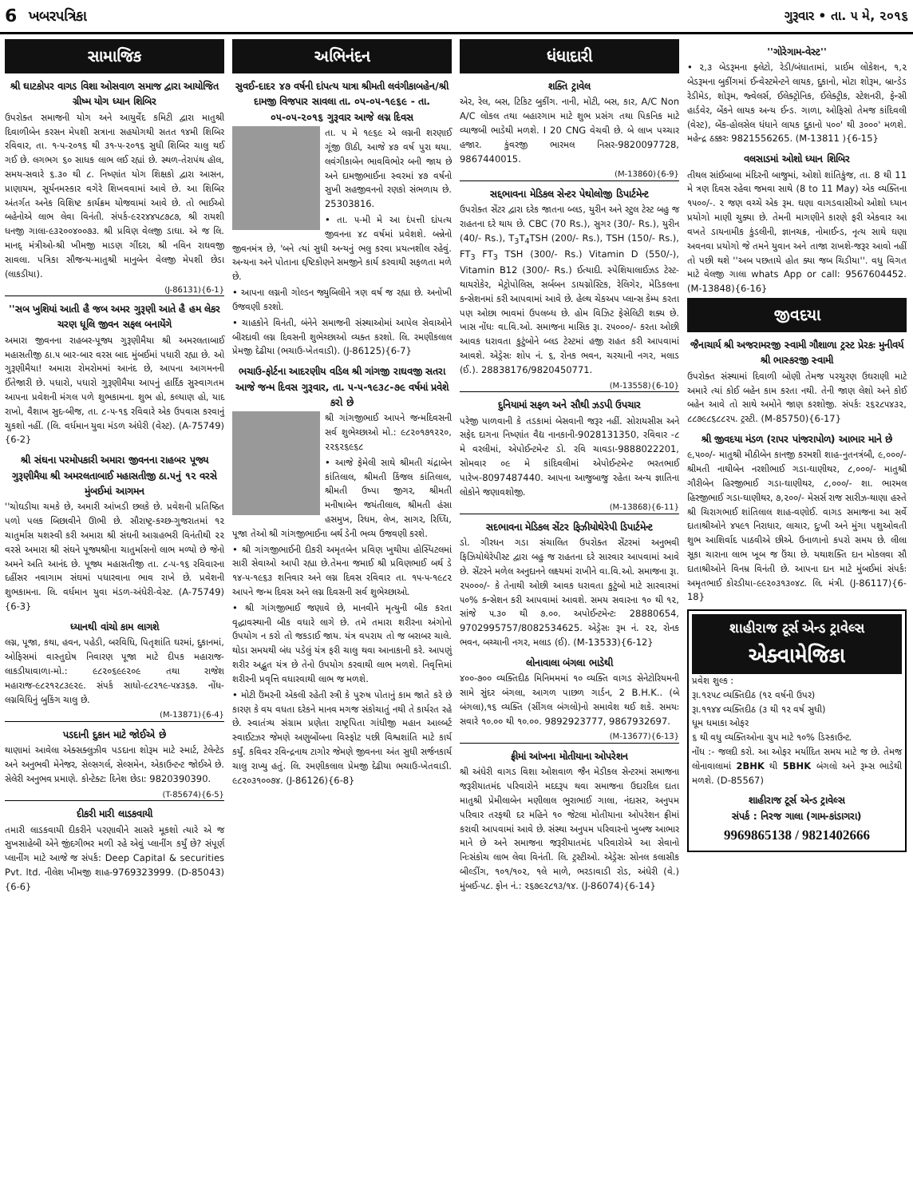6 ખબરપત્રિકા ગુરૂવાર • તા. ૫ મે, ૨૦૧૬
સામાજિક
શ્રી ઘાટકોપર વાગડ વિશા ઓસવાળ સમાજ દ્વારા આયોજિત ગ્રીષ્મ યોગ ધ્યાન શિબિર
ઉપરોક્ત સમાજની યોગ અને આયુર્વેદ કમિટી દ્વારા માતુશ્રી દિવાળીબેન કરસન મેપશી સત્રાના સહયોગથી સતત ૧૪મી શિબિર રવિવાર, તા. ૧-૫-૨૦૧૬ થી ૩૧-૫-૨૦૧૬ સુધી શિબિર ચાલુ થઈ ગઈ છે. લગભગ ૬૦ સાધક લાભ લઈ રહ્યાં છે. સ્થળ-તેરાપંથ હૉલ, સમય-સવારે ૬.૩૦ થી ૮. નિષ્ણાંત યોગ શિક્ષકો દ્વારા આસન, પ્રાણાયમ, સૂર્યનમસ્કાર વગેરે શિખવવામાં આવે છે. આ શિબિર અંતર્ગત અનેક વિશિષ્ટ કાર્યક્રમ યોજવામાં આવે છે. તો ભાઈઓ બહેનોએ લાભ લેવા વિનંતી. સંપર્ક-૯૨૨૪૪૫૮૭૮૭, શ્રી રાયશી ધનજી ગાલા-૯૩૨૦૦૪૦૦૭૩. શ્રી પ્રવિણ વેલજી ડાઘા. એ જ લિ. માનદ્ મંત્રીઓ-શ્રી ખીમજી માડણ ગીંદરા, શ્રી નવિન રાઘવજી સાવલા. પત્રિકા સૌજન્ય-માતુશ્રી માનુબેન વેલજી મેપશી છેડા (લાકડીયા).
(J-86131){6-1}
''સબ ખુશિયાં આતી હૈ જબ અમર ગુરૂણી આતે હૈ હમ લેકર ચરણ ધૂલિ જીવન સફલ બનાયેંગે
અમારા જીવનના રાહબર-પૂજ્ય ગુરૂણીમૈયા શ્રી અમરલતાબાઈ મહાસતીજી ઠા.૫ બાર-બાર વરસ બાદ મુંબઈમાં પધારી રહ્યા છે. ઓ ગુરૂણીમૈયા! અમારા રોમરોમમાં આનંદ છે, આપના આગમનની ઈંતેજારી છે. પધારો, પધારો ગુરૂણીમૈયા આપનું હાર્દિક સુસ્વાગતમ આપના પ્રવેશની મંગલ પળે શુભકામના. શુભ હો, કલ્યાણ હો, યાદ રાખો, વૈશાખ સુદ-બીજ, તા. ૮-૫-૧૬ રવિવારે એક ઉપવાસ કરવાનું ચુકશો નહીં. (લિ. વર્ધમાન યુવા મંડળ અંધેરી (વેસ્ટ). (A-75749){6-2}
શ્રી સંઘના પરમોપકારી અમારા જીવનના રાહબર પૂજ્ય ગુરૂણીમૈયા શ્રી અમરલતાબાઈ મહાસતીજી ઠા.૫નું ૧૨ વરસે મુંબઈમાં આગમન
''ચોઘડીયા ચમકે છે, અમારી આંખડી છલકે છે. પ્રવેશની પ્રતિષ્ઠિત પળો પલક બિછાવીને ઊભી છે. સૌરાષ્ટ્ર-કચ્છ-ગુજરાતમાં ૧૨ ચાતુર્માસ યશસ્વી કરી અમારા શ્રી સંઘની આગ્રહભરી વિનંતીથી ૨૨ વરસે અમારા શ્રી સંઘને પૂજ્યશ્રીના ચાતુર્માસનો લાભ મળ્યો છે જેનો અમને અતિ આનંદ છે. પૂજ્ય મહાસતીજી તા. ૮-૫-૧૬ રવિવારના દહીંસર નવાગામ સંઘમાં પધારવાના ભાવ રાખે છે. પ્રવેશની શુભકામના. લિ. વર્ધમાન યુવા મંડળ-અંધેરી-વેસ્ટ. (A-75749){6-3}
ધ્યાનથી વાંચો કામ લાગશે
લગ્ન, પૂજા, કથા, હવન, પહેડી, બરવિધિ, પિતૃશાંતિ ઘરમાં, દુકાનમાં, ઓફિસમાં વાસ્તુદોષ નિવારણ પૂજા માટે દીપક મહારાજ-લાકડીયાવાળા-મો.: ૯૮૨૦૬૯૯૨૦૯ તથા રાજેશ મહારાજ-૯૮૨૧૨૮૩૯૨૯. સંપર્ક સાધો-૯૮૨૧૯-૫૪૩૬૭. નોંધ-લગ્નવિધિનું બુકિંગ ચાલુ છે.
(M-13871){6-4}
પડદાની દુકાન માટે જોઈએ છે
થાણામાં આવેલા એક્સક્લુઝીવ પડદાના શોરૂમ માટે સ્માર્ટ, ટેલેન્ટેડ અને અનુભવી મેનેજર, સેલ્સગર્લ, સેલ્સમેન, એકાઉન્ટન્ટ જોઈએ છે. સેલેરી અનુભવ પ્રમાણે. કોન્ટેક્ટ: દિનેશ છેડા: 9820390390.
(T-85674){6-5}
દીકરી મારી લાડકવાયી
તમારી લાડકવાયી દીકરીને પરણાવીને સાસરે મૂકશો ત્યારે એ જ સુખસાહેબી એને જીંદગીભર મળી રહે એવું પ્લાનીંગ કર્યું છે? સંપૂર્ણ પ્લાનીંગ માટે આજે જ સંપર્ક: Deep Capital & securities Pvt. ltd. નીલેશ ખીમજી શાહ-9769323999. (D-85043){6-6}
અભિનંદન
સુવઈ-દાદર ૪૭ વર્ષની દાંપત્ય યાત્રા શ્રીમતી લવંગીકાબહેન/શ્રી દામજી વિજપાર સાવલા તા. ૦૫-૦૫-૧૯૬૯ - તા. ૦૫-૦૫-૨૦૧૬ ગુરૂવાર આજે લગ્ન દિવસ
તા. ૫ મે ૧૯૬૯ એ લગ્નની શરણાઈ ગૂંજી ઊઠી, આજે ૪૭ વર્ષ પુરા થયા. લવંગીકાબેન ભાવવિભોર બની જાય છે અને દામજીભાઈના સ્વરમાં ૪૭ વર્ષનો સુખી સહજીવનનો રણકો સંભળાય છે. 25303816.
• તા. ૫-મી મે આ દંપત્તી દાંપત્ય જીવનના ૪૮ વર્ષમાં પ્રવેશશે. બન્નેનો જીવનમંત્ર છે, 'બને ત્યાં સુધી અન્યનું ભલુ કરવા પ્રયત્નશીલ રહેવું. અન્યના અને પોતાના દ્દષ્ટિકોણને સમજીને કાર્ય કરવાથી સફળતા મળે છે.
• આપના લગ્નની ગોલ્ડન જ્યુબિલીને ત્રણ વર્ષ જ રહ્યા છે. અનોખી ઉજવણી કરશો.
• ચાહકોને વિનંતી, બંનેને સમાજની સંસ્થાઓમાં આપેલ સેવાઓને બીરદાવી લગ્ન દિવસની શુભેચ્છાઓ વ્યક્ત કરશો. લિ. રમણીકલાલ પ્રેમજી દેઢીયા (ભચાઉ-ખેતવાડી). (J-86125){6-7}
ભચાઉ-ફોર્ટના આદરણીય વડિલ શ્રી ગાંગજી રાઘવજી સતરા આજે જન્મ દિવસ ગુરૂવાર, તા. ૫-૫-૧૯૩૮-૭૯ વર્ષમાં પ્રવેશે કરો છે
શ્રી ગાંગજીભાઈ આપને જન્મદિવસની સર્વ શુભેચ્છાઓ મો.: ૯૮૨૦૧૭૧૨૨૦, ૨૨૬૨૬૯૬૮
• આજે ફેમેલી સાથે શ્રીમતી ચંદ્રાબેન કાંતિલાલ, શ્રીમતી કિંજલ કાંતિલાલ, શ્રીમતી ઉષ્પા જીગર, શ્રીમતી મનીષાબેન જયંતીલાલ, શ્રીમતી હંસા હસમુખ, રિધમ, લેખ, સાગર, રિધ્ધિ, પૂજા તેઓ શ્રી ગાંગજીભાઈના બર્થ ડેની ભવ્ય ઉજવણી કરશે.
• શ્રી ગાંગજીભાઈની દીકરી અમૃતબેન પ્રવિણ ખુથીયા હોસ્પિટલમાં સારી સેવાઓ આપી રહ્યા છે.તેમના જમાઈ શ્રી પ્રવિણભાઈ બર્થ ડે ૧૪-૫-૧૯૬૩ શનિવાર અને લગ્ન દિવસ રવિવાર તા. ૧૫-૫-૧૯૮૨ આપને જન્મ દિવસ અને લગ્ન દિવસની સર્વ શુભેચ્છાઓ.
• શ્રી ગાંગજીભાઈ જણાવે છે, માનવીને મૃત્યુની બીક કરતા વૃદ્ધાવસ્થાની બીક વધારે લાગે છે. તમે તમારા શરીરના અંગોનો ઉપયોગ ન કરો તો જકડાઈ જાય. યંત્ર વપરાય તો જ બરાબર ચાલે. થોડા સમયથી બંધ પડેલું યંત્ર ફરી ચાલુ થવા આનાકાની કરે. આપણું શરીર અદ્ભુત યંત્ર છે તેનો ઉપયોગ કરવાથી લાભ મળશે. નિવૃત્તિમાં શરીરની પ્રવૃત્તિ વધારવાથી લાભ જ મળશે.
• મોટી ઉંમરની એકલી રહેતી સ્ત્રી કે પુરુષ પોતાનું કામ જાતે કરે છે કારણ કે વય વધતા દરેકને માનવ મગજ સંકોચાતું નથી તે કાર્યરત રહે છે. સ્વાતંત્ર્ય સંગ્રામ પ્રણેતા રાષ્ટ્રપિતા ગાંધીજી મહાન આલ્બર્ટ સ્વાઈટઝર જેમણે અણુબોંબના વિસ્ફોટ પછી વિશ્વશાંતિ માટે કાર્ય કર્યું. કવિવર રવિન્દ્રનાથ ટાગોર જેમણે જીવનના અંત સુધી સર્જનકાર્ય ચાલુ રાખ્યુ હતું. લિ. રમણીકલાલ પ્રેમજી દેઢીયા ભચાઉ-ખેતવાડી. ૯૮૨૦૩૧૦૦૭૪. (J-86126){6-8}
ધંધાદારી
શક્તિ ટ્રાવેલ
એર, રેલ, બસ, ટિકિટ બુકીંગ. નાની, મોટી, બસ, કાર, A/C Non A/C લોકલ તથા બહારગામ માટે શુભ પ્રસંગ તથા પિકનિક માટે વ્યાજબી ભાડેથી મળશે. I 20 CNG વેચવી છે. બે લાખ પચ્ચાર હજાર. કુંવરજી ભારમલ નિસર-9820097728, 9867440015.
(M-13860){6-9}
સદ્દભાવના મેડિકલ સેન્ટર પેથોલોજી ડિપાર્ટમેન્ટ
ઉપરોક્ત સેંટર દ્વારા દરેક જાતના બ્લડ, યુરીન અને સ્ટુલ ટેસ્ટ બહુ જ રાહતના દરે થાય છે. CBC (70 Rs.), સુગર (30/- Rs.), યુરીન (40/- Rs.), T<sub>3</sub>T<sub>4</sub>TSH (200/- Rs.), TSH (150/- Rs.), FT<sub>3</sub> FT<sub>3</sub> TSH (300/- Rs.) Vitamin D (550/-), Vitamin B12 (300/- Rs.) ઈત્યાદી. સ્પેશિયાલાઈઝડ ટેસ્ટ-થાયરોકેર, મેટ્રોપોલિસ, સર્બબન ડાયગ્નોસ્ટિક, રેલિગેર, મેડિકલના કન્સેશનમાં કરી આપવામાં આવે છે. હેલ્થ ચેકઅપ પ્લાન્સ કેમ્પ કરતા પણ ઓછા ભાવમાં ઉપલબ્ધ છે. હોમ વિઝિટ ફેસેલિટી શક્ય છે. ખાસ નોંધઃ વા.વિ.ઓ. સમાજના માસિક રૂા. ૨૫૦૦૦/- કરતા ઓછી આવક ધરાવતા કુટુંબોને બ્લડ ટેસ્ટમાં હજી રાહત કરી આપવામાં આવશે. એડ્રેસઃ શોપ નં. ૬, રોનક ભવન, ચરચાની નગર, મલાડ (ઈ.). 28838176/9820450771.
(M-13558){6-10}
દુનિયામાં સફળ અને સૌથી ઝડપી ઉપચાર
પરેજી પાળવાની કે તડકામાં બેસવાની જરૂર નહીં. સોરાયસીસ અને સફેદ દાગના નિષ્ણાંત વૈદ્ય નાનકાની-9028131350, રવિવાર -૮ મે વરલીમાં, એપોઈન્ટમેન્ટ ડો. રવિ ચાવડા-9888022201, સોમવાર ૦૯ મે કાંદિવલીમાં એપોઈન્ટમેન્ટ ભરતભાઈ પારેખ-8097487440. આપના આજુબાજુ રહેતા અન્ય જ્ઞાતિના લોકોને જણાવશોજી.
(M-13868){6-11}
સદભાવના મેડિકલ સેંટર ફિઝીયોથેરેપી ડિપાર્ટમેન્ટ
ડો. ગીરધન ગડા સંચાલિત ઉપરોક્ત સેંટરમાં અનુભવી ફિઝિયોથેરેપીસ્ટ દ્વારા બહુ જ રાહતના દરે સારવાર આપવામાં આવે છે. સેંટરને મળેલ અનુદાનને લક્ષ્યમાં રાખીને વા.વિ.ઓ. સમાજના રૂા. ૨૫૦૦૦/- કે તેનાથી ઓછી આવક ધરાવતા કુટુંબો માટે સારવારમાં ૫૦% કન્સેશન કરી આપવામાં આવશે. સમય સવારના ૧૦ થી ૧૨, સાંજે ૫.૩૦ થી ૭.૦૦. અપોઈન્ટમેન્ટઃ 28880654, 9702995757/8082534625. એડ્રેસઃ રૂમ નં. ૨૨, રોનક ભવન, બચ્ચાની નગર, મલાડ (ઈ). (M-13533){6-12}
લોનાવાલા બંગલા ભાડેથી
૪૦૦-૭૦૦ વ્યક્તિદીઠ મિનિમમમાં ૧૦ વ્યક્તિ વાગડ સેનેટોરિયમની સામે સુંદર બંગલા, આગળ પાછળ ગાર્ડન, 2 B.H.K.. (બે બંગલા),૧૬ વ્યક્તિ (સીંગલ બંગલો)નો સમાવેશ થઈ શકે. સમયઃ સવારે ૧૦.૦૦ થી ૧૦.૦૦. 9892923777, 9867932697.
(M-13677){6-13}
ફ્રીમાં આંખના મોતીયાના ઓપરેશન
શ્રી અંધેરી વાગડ વિશા ઓશવાળ જૈન મેડીકલ સેન્ટરમાં સમાજના જરૂરીયાતમંદ પરિવારોને મદદરૂપ થવા સમાજના ઉદારદિલ દાતા માતુશ્રી પ્રેમીલાબેન મણીલાલ ભુરાભાઈ ગાલા, નંદાસર, અનુપમ પરિવાર તરફથી દર મહિને ૧૦ જેટલા મોતીયાના ઓપરેશન ફ્રીમાં કરાવી આપવામાં આવે છે. સંસ્થા અનુપમ પરિવારનો ખુબજ આભાર માને છે અને સમાજના જરૂરીયાતમંદ પરિવારોએ આ સેવાનો નિઃસંકોચ લાભ લેવા વિનંતી. લિ. ટ્રસ્ટીઓ. એડ્રેસઃ સોનલ કલાસીક બીલ્ડીંગ, ૧૦૧/૧૦૨, ૧લે માળે, ભરડાવાડી રોડ, અંધેરી (વે.) મુંબઈ-૫૮. ફોન નં.: ૨૬૭૯૨૮૧૩/૧૪. (J-86074){6-14}
''ગોરેગામ-વેસ્ટ''
• ૨,૩ બેડરૂમના ફ્લેટો, રેડી/બંધાતામાં, પ્રાઈમ લોકેશન, ૧,૨ બેડરૂમના બુકીંગમાં ઈન્વેસ્ટમેન્ટને લાયક, દુકાનો, મોટા શોરૂમ, બ્રાન્ડેડ રેડીમેડ, શોરૂમ, જ્વેલર્સ, ઈલેક્ટ્રોનિક, ઈલેક્ટ્રીક, સ્ટેશનરી, ફેન્સી હાર્ડવેર, બેંકને લાયક અન્ય ઈન્ડ. ગાળા, ઓફિસો તેમજ કાંદિવલી (વેસ્ટ), બેંક-હોલસેલ ધંધાને લાયક દુકાનો ૫૦૦' થી ૩૦૦૦' મળશે. મહેન્દ્ર ઠક્કરઃ 9821556265. (M-13811 ){6-15}
વલસાડમાં ઓશો ધ્યાન શિબિર
તીથલ સાંઈબાબા મંદિરની બાજુમાં, ઓશો શાંતિકુંજ, તા. 8 થી 11 મે ત્રણ દિવસ રહેવા જમવા સાથે (8 to 11 May) એક વ્યક્તિના ૧૫૦૦/-. ૨ જણ વચ્ચે એક રૂમ. ઘણા વાગડવાસીઓ ઓશો ધ્યાન પ્રયોગો માણી ચુક્યા છે. તેમની માગણીને કારણે ફરી એકવાર આ વખતે ડાયનામીક કુંડલીની, જ્ઞાનચક્ર, નોમાઈન્ડ, નૃત્ય સાથે ઘણા અવનવા પ્રયોગો જે તમને યુવાન અને તાજા રાખશે-જરૂર આવો નહીં તો પછી થશે ''અબ પછતાયે હોત ક્યા જબ ચિડીયા''. વધુ વિગત માટે વેલજી ગાલા whats App or call: 9567604452. (M-13848){6-16}
જીવદયા
જૈનાચાર્ય શ્રી અજરામરજી સ્વામી ગૌશાળા ટ્રસ્ટ પ્રેરકઃ મુનીવર્ય શ્રી ભાસ્કરજી સ્વામી
ઉપરોક્ત સંસ્થામાં દિવાળી બોણી તેમજ પરચુરણ ઉઘરાણી માટે અમારે ત્યાં કોઈ બહેન કામ કરતા નથી. તેની જાણ લેશો અને કોઈ બહેન આવે તો સાથે અમોને જાણ કરશોજી. સંપર્કઃ ૨૬૨૮૫૪૩૨, ૮૮૭૯૮૬૮૮૨૫. ટ્રસ્ટી. (M-85750){6-17}
શ્રી જીવદયા મંડળ (રાપર પાંજરાપોળ) આભાર માને છે
૯,૫૦૦/- માતુશ્રી મીઠીબેન કાનજી કરમશી શાહ-નુતનત્રંબૌ, ૯,૦૦૦/- શ્રીમતી નાથીબેન નરશીભાઈ ગડા-ઘાણીથર, ૮,૦૦૦/- માતુશ્રી ગૌરીબેન હિરજીભાઈ ગડા-ઘાણીથર, ૮,૦૦૦/- શા. ભારમલ હિરજીભાઈ ગડા-ઘાણીથર, ૭,૨૦૦/- મેસર્સ રાજ સારીઝ-થાણા હસ્તે શ્રી ચિરાગભાઈ શાંતિલાલ શાહ-વણોઈ. વાગડ સમાજના આ સર્વે દાતાશ્રીઓને ૪૫૯૧ નિરાધાર, લાચાર, દુઃખી અને મુંગા પશુઓવતી શુભ આશિર્વાદ પાઠવીએ છીએ. ઉનાળાનો કપરો સમય છે. લીલા સૂકા ચારાના લાભ ખૂબ જ ઉંચા છે. યથાશક્તિ દાન મોકલવા સૌ દાતાશ્રીઓને વિનમ્ર વિનંતી છે. આપના દાન માટે મુંબઈમાં સંપર્કઃ અમૃતભાઈ કોરડીયા-૯૯૨૦૩૧૩૦૪૮. લિ. મંત્રી. (J-86117){6-18}
શાહીરાજ ટૂર્સ એન્ડ ટ્રાવેલ્સ
એક્વામેજિકા
પ્રવેશ શુલ્ક :
રૂા.૧૨૫૮ વ્યક્તિદીઠ (૧૨ વર્ષની ઉપર)
રૂા.૧૧૪૪ વ્યક્તિદીઠ (૩ થી ૧૨ વર્ષ સુધી)
ધૂમ ધમાકા ઓફર
૬ થી વધુ વ્યક્તિઓના ગ્રુપ માટે ૧૦% ડિસ્કાઉન્ટ.
નોંધ :- જલદી કરો. આ ઓફર મર્યાદિત સમય માટે જ છે. તેમજ લોનાવાલામાં 2BHK થી 5BHK બંગલો અને રૂમ્સ ભાડેથી મળશે. (D-85567)
શાહીરાજ ટૂર્સ એન્ડ ટ્રાવેલ્સ
સંપર્ક : નિરજ ગાલા (ગામ-કાંડાગરા)
9969865138 / 9821402666